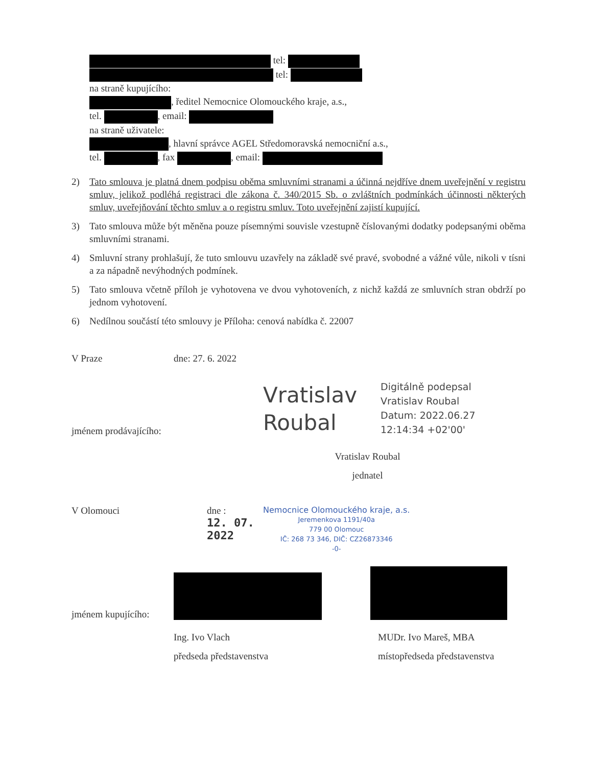tel:
tel:
na straně kupujícího:
, ředitel Nemocnice Olomouckého kraje, a.s.,
tel. , email:
na straně uživatele:
, hlavní správce AGEL Středomoravská nemocniční a.s.,
tel. , fax , email:
2) Tato smlouva je platná dnem podpisu oběma smluvními stranami a účinná nejdříve dnem uveřejnění v registru smluv, jelikož podléhá registraci dle zákona č. 340/2015 Sb. o zvláštních podmínkách účinnosti některých smluv, uveřejňování těchto smluv a o registru smluv. Toto uveřejnění zajistí kupující.
3) Tato smlouva může být měněna pouze písemnými souvisle vzestupně číslovanými dodatky podepsanými oběma smluvními stranami.
4) Smluvní strany prohlašují, že tuto smlouvu uzavřely na základě své pravé, svobodné a vážné vůle, nikoli v tísni a za nápadně nevýhodných podmínek.
5) Tato smlouva včetně příloh je vyhotovena ve dvou vyhotoveních, z nichž každá ze smluvních stran obdrží po jednom vyhotovení.
6) Nedílnou součástí této smlouvy je Příloha: cenová nabídka č. 22007
V Praze dne: 27. 6. 2022
jménem prodávajícího: Vratislav Roubal Digitálně podepsal
Vratislav Roubal
Datum: 2022.06.27
12:14:34 +02'00'
Vratislav Roubal
jednatel
V Olomouci dne :
12. 07. 2022
Nemocnice Olomouckého kraje, a.s.
Jeremenkova 1191/40a
779 00 Olomouc
IČ: 268 73 346, DIČ: CZ26873346
-0-
jménem kupujícího:
Ing. Ivo Vlach
předseda představenstva MUDr. Ivo Mareš, MBA
místopředseda představenstva